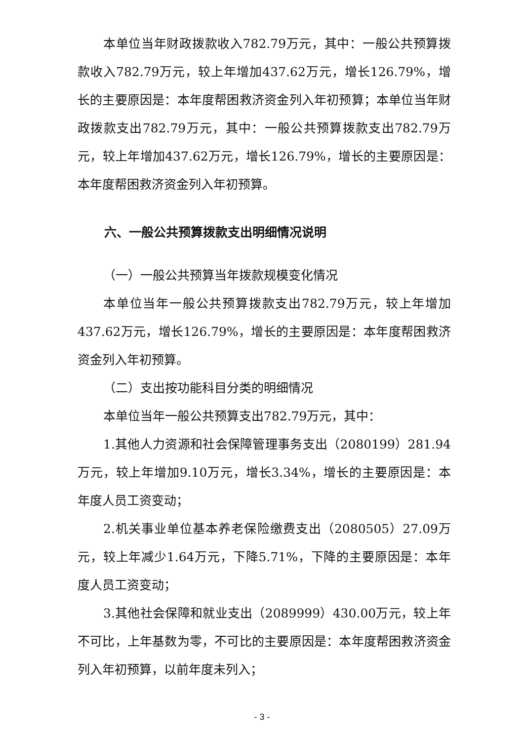本单位当年财政拨款收入782.79万元，其中：一般公共预算拨款收入782.79万元，较上年增加437.62万元，增长126.79%，增长的主要原因是：本年度帮困救济资金列入年初预算；本单位当年财政拨款支出782.79万元，其中：一般公共预算拨款支出782.79万元，较上年增加437.62万元，增长126.79%，增长的主要原因是：本年度帮困救济资金列入年初预算。
六、一般公共预算拨款支出明细情况说明
（一）一般公共预算当年拨款规模变化情况
本单位当年一般公共预算拨款支出782.79万元，较上年增加437.62万元，增长126.79%，增长的主要原因是：本年度帮困救济资金列入年初预算。
（二）支出按功能科目分类的明细情况
本单位当年一般公共预算支出782.79万元，其中：
1.其他人力资源和社会保障管理事务支出（2080199）281.94万元，较上年增加9.10万元，增长3.34%，增长的主要原因是：本年度人员工资变动；
2.机关事业单位基本养老保险缴费支出（2080505）27.09万元，较上年减少1.64万元，下降5.71%，下降的主要原因是：本年度人员工资变动；
3.其他社会保障和就业支出（2089999）430.00万元，较上年不可比，上年基数为零，不可比的主要原因是：本年度帮困救济资金列入年初预算，以前年度未列入；
- 3 -